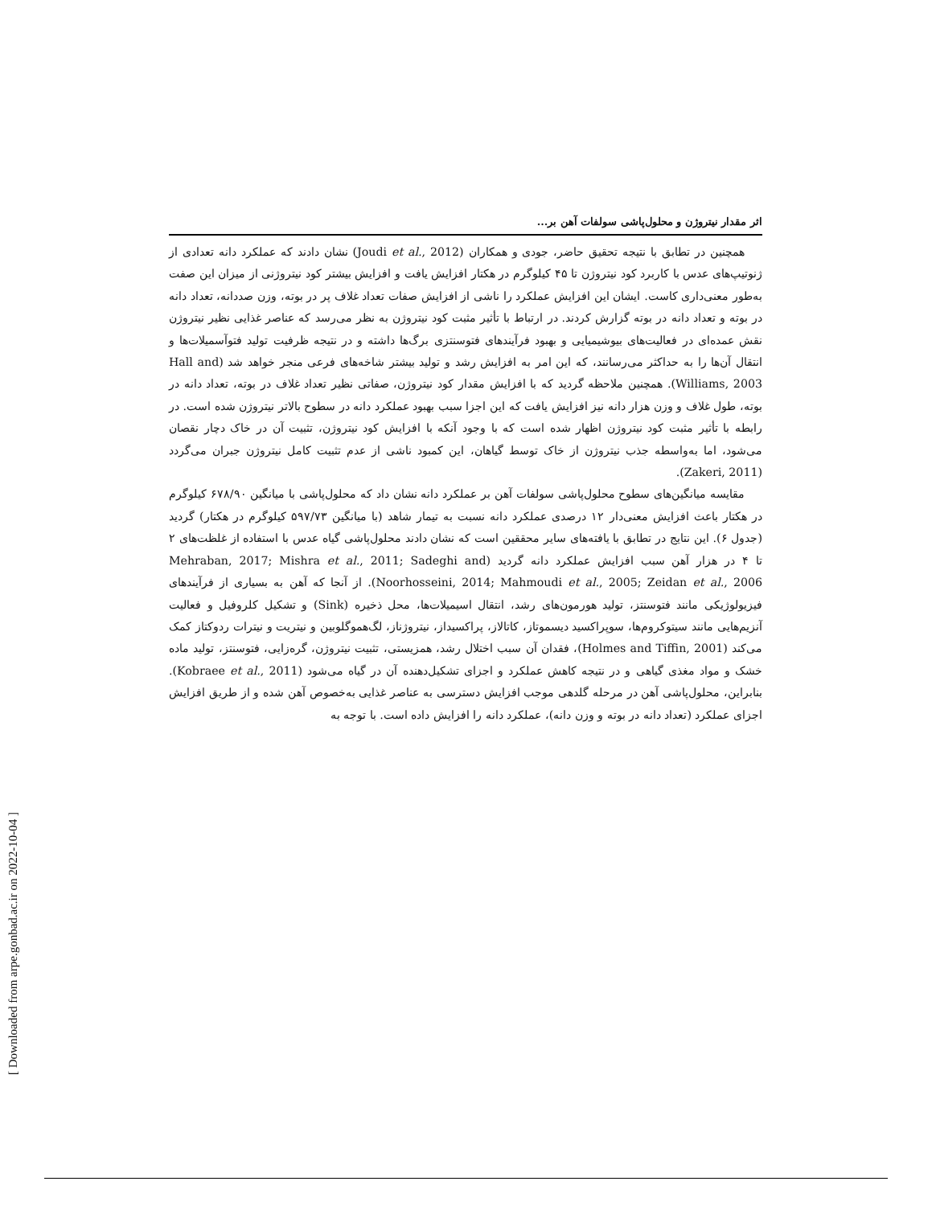اثر مقدار نیتروژن و محلول‌پاشی سولفات آهن بر...
همچنین در تطابق با نتیجه تحقیق حاضر، جودی و همکاران (Joudi et al., 2012) نشان دادند که عملکرد دانه تعدادی از ژنوتیپ‌های عدس با کاربرد کود نیتروژن تا ۴۵ کیلوگرم در هکتار افزایش یافت و افزایش بیشتر کود نیتروژنی از میزان این صفت به‌طور معنی‌داری کاست. ایشان این افزایش عملکرد را ناشی از افزایش صفات تعداد غلاف پر در بوته، وزن صددانه، تعداد دانه در بوته و تعداد دانه در بوته گزارش کردند. در ارتباط با تأثیر مثبت کود نیتروژن به نظر می‌رسد که عناصر غذایی نظیر نیتروژن نقش عمده‌ای در فعالیت‌های بیوشیمیایی و بهبود فرآیندهای فتوسنتزی برگ‌ها داشته و در نتیجه ظرفیت تولید فتوآسمیلات‌ها و انتقال آن‌ها را به حداکثر می‌رسانند، که این امر به افزایش رشد و تولید بیشتر شاخه‌های فرعی منجر خواهد شد (Hall and Williams, 2003). همچنین ملاحظه گردید که با افزایش مقدار کود نیتروژن، صفاتی نظیر تعداد غلاف در بوته، تعداد دانه در بوته، طول غلاف و وزن هزار دانه نیز افزایش یافت که این اجزا سبب بهبود عملکرد دانه در سطوح بالاتر نیتروژن شده است. در رابطه با تأثیر مثبت کود نیتروژن اظهار شده است که با وجود آنکه با افزایش کود نیتروژن، تثبیت آن در خاک دچار نقصان می‌شود، اما به‌واسطه جذب نیتروژن از خاک توسط گیاهان، این کمبود ناشی از عدم تثبیت کامل نیتروژن جبران می‌گردد (Zakeri, 2011).
مقایسه میانگین‌های سطوح محلول‌پاشی سولفات آهن بر عملکرد دانه نشان داد که محلول‌پاشی با میانگین ۶۷۸/۹۰ کیلوگرم در هکتار باعث افزایش معنی‌دار ۱۲ درصدی عملکرد دانه نسبت به تیمار شاهد (با میانگین ۵۹۷/۷۳ کیلوگرم در هکتار) گردید (جدول ۶). این نتایج در تطابق با یافته‌های سایر محققین است که نشان دادند محلول‌پاشی گیاه عدس با استفاده از غلظت‌های ۲ تا ۴ در هزار آهن سبب افزایش عملکرد دانه گردید (Mehraban, 2017; Mishra et al., 2011; Sadeghi and Noorhosseini, 2014; Mahmoudi et al., 2005; Zeidan et al., 2006). از آنجا که آهن به بسیاری از فرآیندهای فیزیولوژیکی مانند فتوسنتز، تولید هورمون‌های رشد، انتقال اسیمیلات‌ها، محل ذخیره (Sink) و تشکیل کلروفیل و فعالیت آنزیم‌هایی مانند سیتوکروم‌ها، سوپراکسید دیسموتاز، کاتالاز، پراکسیداز، نیتروژناز، لگ‌هموگلوبین و نیتریت و نیترات ردوکتاز کمک می‌کند (Holmes and Tiffin, 2001)، فقدان آن سبب اختلال رشد، همزیستی، تثبیت نیتروژن، گره‌زایی، فتوسنتز، تولید ماده خشک و مواد مغذی گیاهی و در نتیجه کاهش عملکرد و اجزای تشکیل‌دهنده آن در گیاه می‌شود (Kobraee et al., 2011). بنابراین، محلول‌پاشی آهن در مرحله گلدهی موجب افزایش دسترسی به عناصر غذایی به‌خصوص آهن شده و از طریق افزایش اجزای عملکرد (تعداد دانه در بوته و وزن دانه)، عملکرد دانه را افزایش داده است. با توجه به
[ Downloaded from arpe.gonbad.ac.ir on 2022-10-04 ]